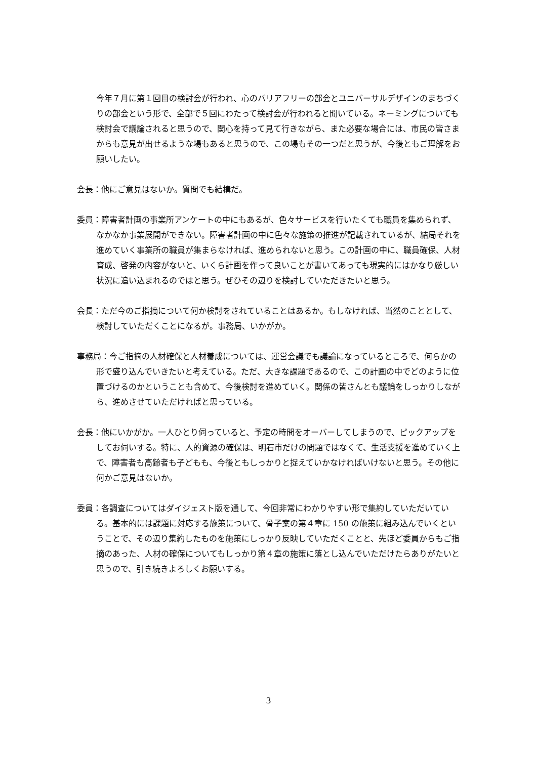今年７月に第１回目の検討会が行われ、心のバリアフリーの部会とユニバーサルデザインのまちづくりの部会という形で、全部で５回にわたって検討会が行われると聞いている。ネーミングについても検討会で議論されると思うので、関心を持って見て行きながら、また必要な場合には、市民の皆さまからも意見が出せるような場もあると思うので、この場もその一つだと思うが、今後ともご理解をお願いしたい。
会長：他にご意見はないか。質問でも結構だ。
委員：障害者計画の事業所アンケートの中にもあるが、色々サービスを行いたくても職員を集められず、なかなか事業展開ができない。障害者計画の中に色々な施策の推進が記載されているが、結局それを進めていく事業所の職員が集まらなければ、進められないと思う。この計画の中に、職員確保、人材育成、啓発の内容がないと、いくら計画を作って良いことが書いてあっても現実的にはかなり厳しい状況に追い込まれるのではと思う。ぜひその辺りを検討していただきたいと思う。
会長：ただ今のご指摘について何か検討をされていることはあるか。もしなければ、当然のこととして、検討していただくことになるが。事務局、いかがか。
事務局：今ご指摘の人材確保と人材養成については、運営会議でも議論になっているところで、何らかの形で盛り込んでいきたいと考えている。ただ、大きな課題であるので、この計画の中でどのように位置づけるのかということも含めて、今後検討を進めていく。関係の皆さんとも議論をしっかりしながら、進めさせていただければと思っている。
会長：他にいかがか。一人ひとり伺っていると、予定の時間をオーバーしてしまうので、ピックアップをしてお伺いする。特に、人的資源の確保は、明石市だけの問題ではなくて、生活支援を進めていく上で、障害者も高齢者も子どもも、今後ともしっかりと捉えていかなければいけないと思う。その他に何かご意見はないか。
委員：各調査についてはダイジェスト版を通して、今回非常にわかりやすい形で集約していただいている。基本的には課題に対応する施策について、骨子案の第４章に 150 の施策に組み込んでいくということで、その辺り集約したものを施策にしっかり反映していただくことと、先ほど委員からもご指摘のあった、人材の確保についてもしっかり第４章の施策に落とし込んでいただけたらありがたいと思うので、引き続きよろしくお願いする。
3